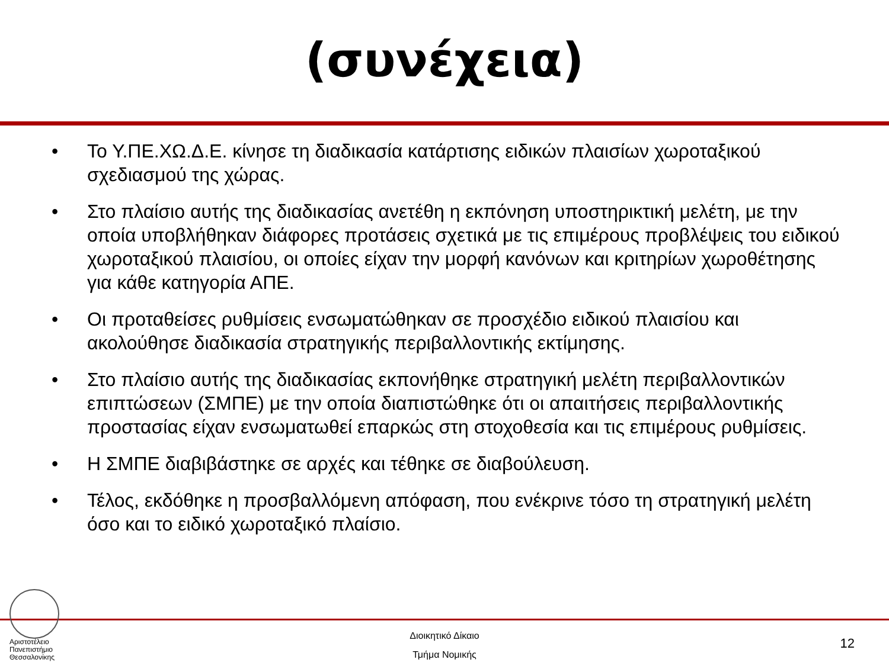(συνέχεια)
• Το Υ.ΠΕ.ΧΩ.Δ.Ε. κίνησε τη διαδικασία κατάρτισης ειδικών πλαισίων χωροταξικού σχεδιασμού της χώρας.
• Στο πλαίσιο αυτής της διαδικασίας ανετέθη η εκπόνηση υποστηρικτική μελέτη, με την οποία υποβλήθηκαν διάφορες προτάσεις σχετικά με τις επιμέρους προβλέψεις του ειδικού χωροταξικού πλαισίου, οι οποίες είχαν την μορφή κανόνων και κριτηρίων χωροθέτησης για κάθε κατηγορία ΑΠΕ.
• Οι προταθείσες ρυθμίσεις ενσωματώθηκαν σε προσχέδιο ειδικού πλαισίου και ακολούθησε διαδικασία στρατηγικής περιβαλλοντικής εκτίμησης.
• Στο πλαίσιο αυτής της διαδικασίας εκπονήθηκε στρατηγική μελέτη περιβαλλοντικών επιπτώσεων (ΣΜΠΕ) με την οποία διαπιστώθηκε ότι οι απαιτήσεις περιβαλλοντικής προστασίας είχαν ενσωματωθεί επαρκώς στη στοχοθεσία και τις επιμέρους ρυθμίσεις.
• Η ΣΜΠΕ διαβιβάστηκε σε αρχές και τέθηκε σε διαβούλευση.
• Τέλος, εκδόθηκε η προσβαλλόμενη απόφαση, που ενέκρινε τόσο τη στρατηγική μελέτη όσο και το ειδικό χωροταξικό πλαίσιο.
Αριστοτέλειο
Πανεπιστήμιο
Θεσσαλονίκης
Διοικητικό Δίκαιο
Τμήμα Νομικής
12